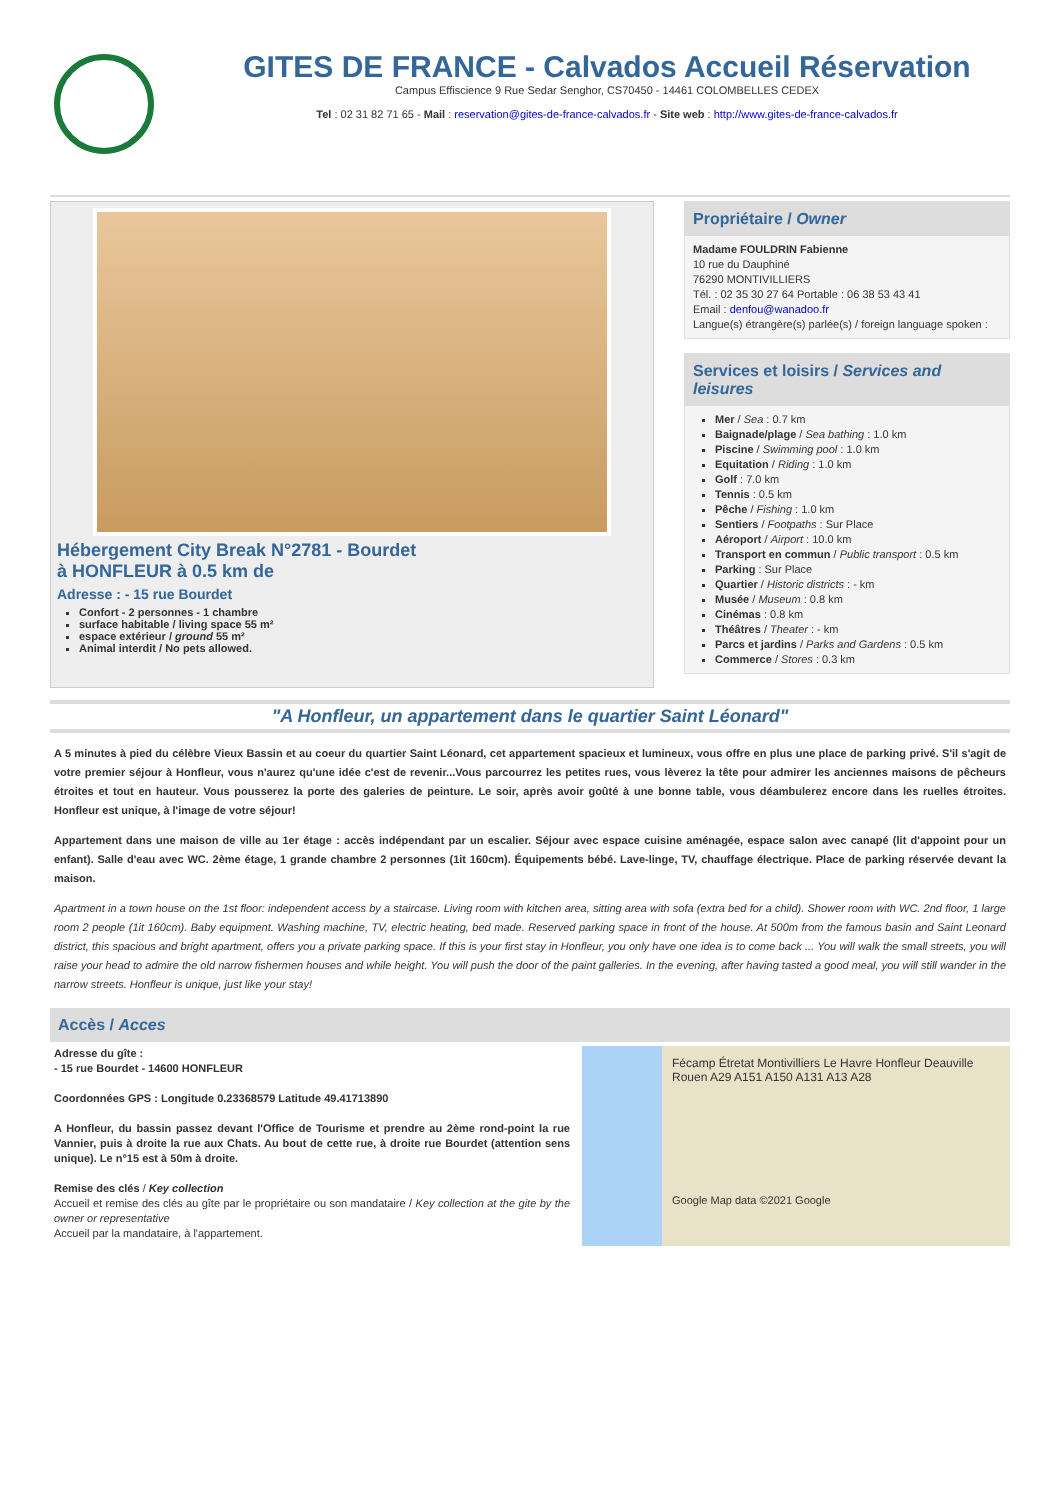GITES DE FRANCE - Calvados Accueil Réservation
Campus Effiscience 9 Rue Sedar Senghor, CS70450 - 14461 COLOMBELLES CEDEX
Tel : 02 31 82 71 65 - Mail : reservation@gites-de-france-calvados.fr - Site web : http://www.gites-de-france-calvados.fr
Hébergement City Break N°2781 - Bourdet
à HONFLEUR à 0.5 km de
Adresse : - 15 rue Bourdet
Confort - 2 personnes - 1 chambre
surface habitable / living space 55 m²
espace extérieur / ground 55 m²
Animal interdit / No pets allowed.
Propriétaire / Owner
Madame FOULDRIN Fabienne
10 rue du Dauphiné
76290 MONTIVILLIERS
Tél. : 02 35 30 27 64 Portable : 06 38 53 43 41
Email : denfou@wanadoo.fr
Langue(s) étrangère(s) parlée(s) / foreign language spoken :
Services et loisirs / Services and leisures
Mer / Sea : 0.7 km
Baignade/plage / Sea bathing : 1.0 km
Piscine / Swimming pool : 1.0 km
Equitation / Riding : 1.0 km
Golf : 7.0 km
Tennis : 0.5 km
Pêche / Fishing : 1.0 km
Sentiers / Footpaths : Sur Place
Aéroport / Airport : 10.0 km
Transport en commun / Public transport : 0.5 km
Parking : Sur Place
Quartier / Historic districts : - km
Musée / Museum : 0.8 km
Cinémas : 0.8 km
Théâtres / Theater : - km
Parcs et jardins / Parks and Gardens : 0.5 km
Commerce / Stores : 0.3 km
"A Honfleur, un appartement dans le quartier Saint Léonard"
A 5 minutes à pied du célèbre Vieux Bassin et au coeur du quartier Saint Léonard, cet appartement spacieux et lumineux, vous offre en plus une place de parking privé. S'il s'agit de votre premier séjour à Honfleur, vous n'aurez qu'une idée c'est de revenir...Vous parcourrez les petites rues, vous lèverez la tête pour admirer les anciennes maisons de pêcheurs étroites et tout en hauteur. Vous pousserez la porte des galeries de peinture. Le soir, après avoir goûté à une bonne table, vous déambulerez encore dans les ruelles étroites. Honfleur est unique, à l'image de votre séjour!
Appartement dans une maison de ville au 1er étage : accès indépendant par un escalier. Séjour avec espace cuisine aménagée, espace salon avec canapé (lit d'appoint pour un enfant). Salle d'eau avec WC. 2ème étage, 1 grande chambre 2 personnes (1it 160cm). Équipements bébé. Lave-linge, TV, chauffage électrique. Place de parking réservée devant la maison.
Apartment in a town house on the 1st floor: independent access by a staircase. Living room with kitchen area, sitting area with sofa (extra bed for a child). Shower room with WC. 2nd floor, 1 large room 2 people (1it 160cm). Baby equipment. Washing machine, TV, electric heating, bed made. Reserved parking space in front of the house. At 500m from the famous basin and Saint Leonard district, this spacious and bright apartment, offers you a private parking space. If this is your first stay in Honfleur, you only have one idea is to come back ... You will walk the small streets, you will raise your head to admire the old narrow fishermen houses and while height. You will push the door of the paint galleries. In the evening, after having tasted a good meal, you will still wander in the narrow streets. Honfleur is unique, just like your stay!
Accès / Acces
Adresse du gîte :
- 15 rue Bourdet - 14600 HONFLEUR
Coordonnées GPS : Longitude 0.23368579 Latitude 49.41713890
A Honfleur, du bassin passez devant l'Office de Tourisme et prendre au 2ème rond-point la rue Vannier, puis à droite la rue aux Chats. Au bout de cette rue, à droite rue Bourdet (attention sens unique). Le n°15 est à 50m à droite.
Remise des clés / Key collection
Accueil et remise des clés au gîte par le propriétaire ou son mandataire / Key collection at the gite by the owner or representative
Accueil par la mandataire, à l'appartement.
Fécamp Étretat Montivilliers Le Havre Honfleur Deauville Rouen A29 A151 A150 A131 A13 A28
Google Map data ©2021 Google